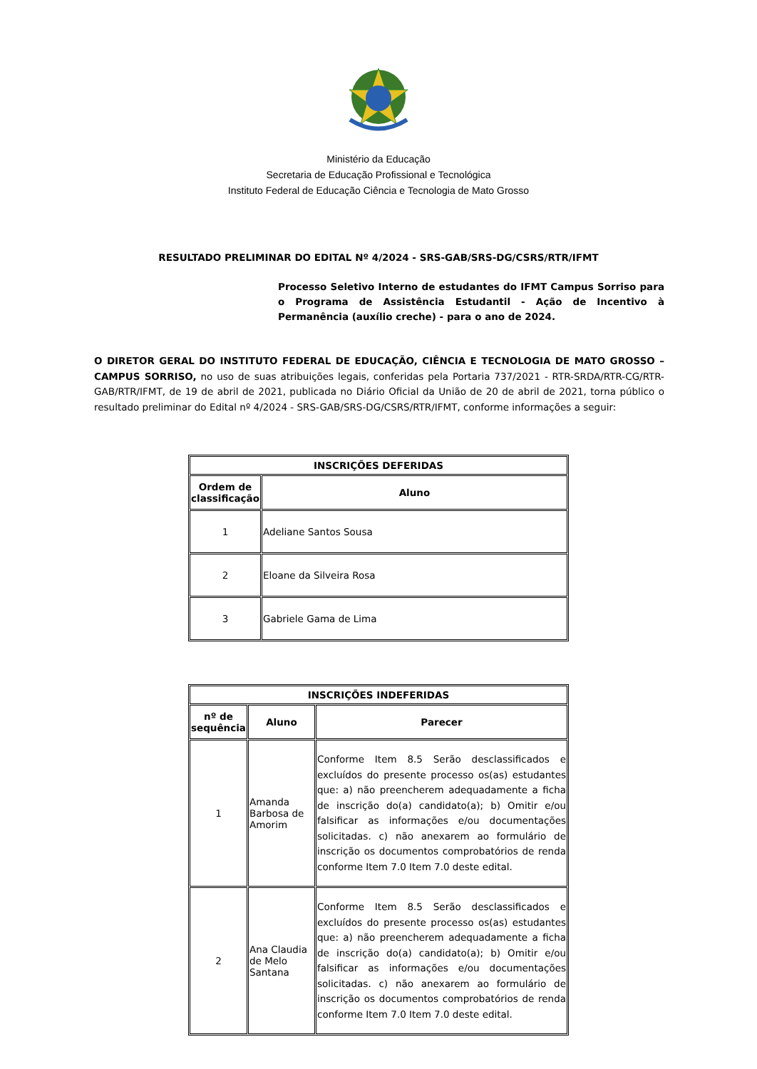Ministério da Educação
Secretaria de Educação Profissional e Tecnológica
Instituto Federal de Educação Ciência e Tecnologia de Mato Grosso
RESULTADO PRELIMINAR DO EDITAL Nº 4/2024 - SRS-GAB/SRS-DG/CSRS/RTR/IFMT
Processo Seletivo Interno de estudantes do IFMT Campus Sorriso para o Programa de Assistência Estudantil - Ação de Incentivo à Permanência (auxílio creche) - para o ano de 2024.
O DIRETOR GERAL DO INSTITUTO FEDERAL DE EDUCAÇÃO, CIÊNCIA E TECNOLOGIA DE MATO GROSSO – CAMPUS SORRISO, no uso de suas atribuições legais, conferidas pela Portaria 737/2021 - RTR-SRDA/RTR-CG/RTR-GAB/RTR/IFMT, de 19 de abril de 2021, publicada no Diário Oficial da União de 20 de abril de 2021, torna público o resultado preliminar do Edital nº 4/2024 - SRS-GAB/SRS-DG/CSRS/RTR/IFMT, conforme informações a seguir:
| INSCRIÇÕES DEFERIDAS | |
| --- | --- |
| Ordem de classificação | Aluno |
| 1 | Adeliane Santos Sousa |
| 2 | Eloane da Silveira Rosa |
| 3 | Gabriele Gama de Lima |
| INSCRIÇÕES INDEFERIDAS | | |
| --- | --- | --- |
| nº de sequência | Aluno | Parecer |
| 1 | Amanda Barbosa de Amorim | Conforme Item 8.5 Serão desclassificados e excluídos do presente processo os(as) estudantes que: a) não preencherem adequadamente a ficha de inscrição do(a) candidato(a); b) Omitir e/ou falsificar as informações e/ou documentações solicitadas. c) não anexarem ao formulário de inscrição os documentos comprobatórios de renda conforme Item 7.0 Item 7.0 deste edital. |
| 2 | Ana Claudia de Melo Santana | Conforme Item 8.5 Serão desclassificados e excluídos do presente processo os(as) estudantes que: a) não preencherem adequadamente a ficha de inscrição do(a) candidato(a); b) Omitir e/ou falsificar as informações e/ou documentações solicitadas. c) não anexarem ao formulário de inscrição os documentos comprobatórios de renda conforme Item 7.0 Item 7.0 deste edital. |